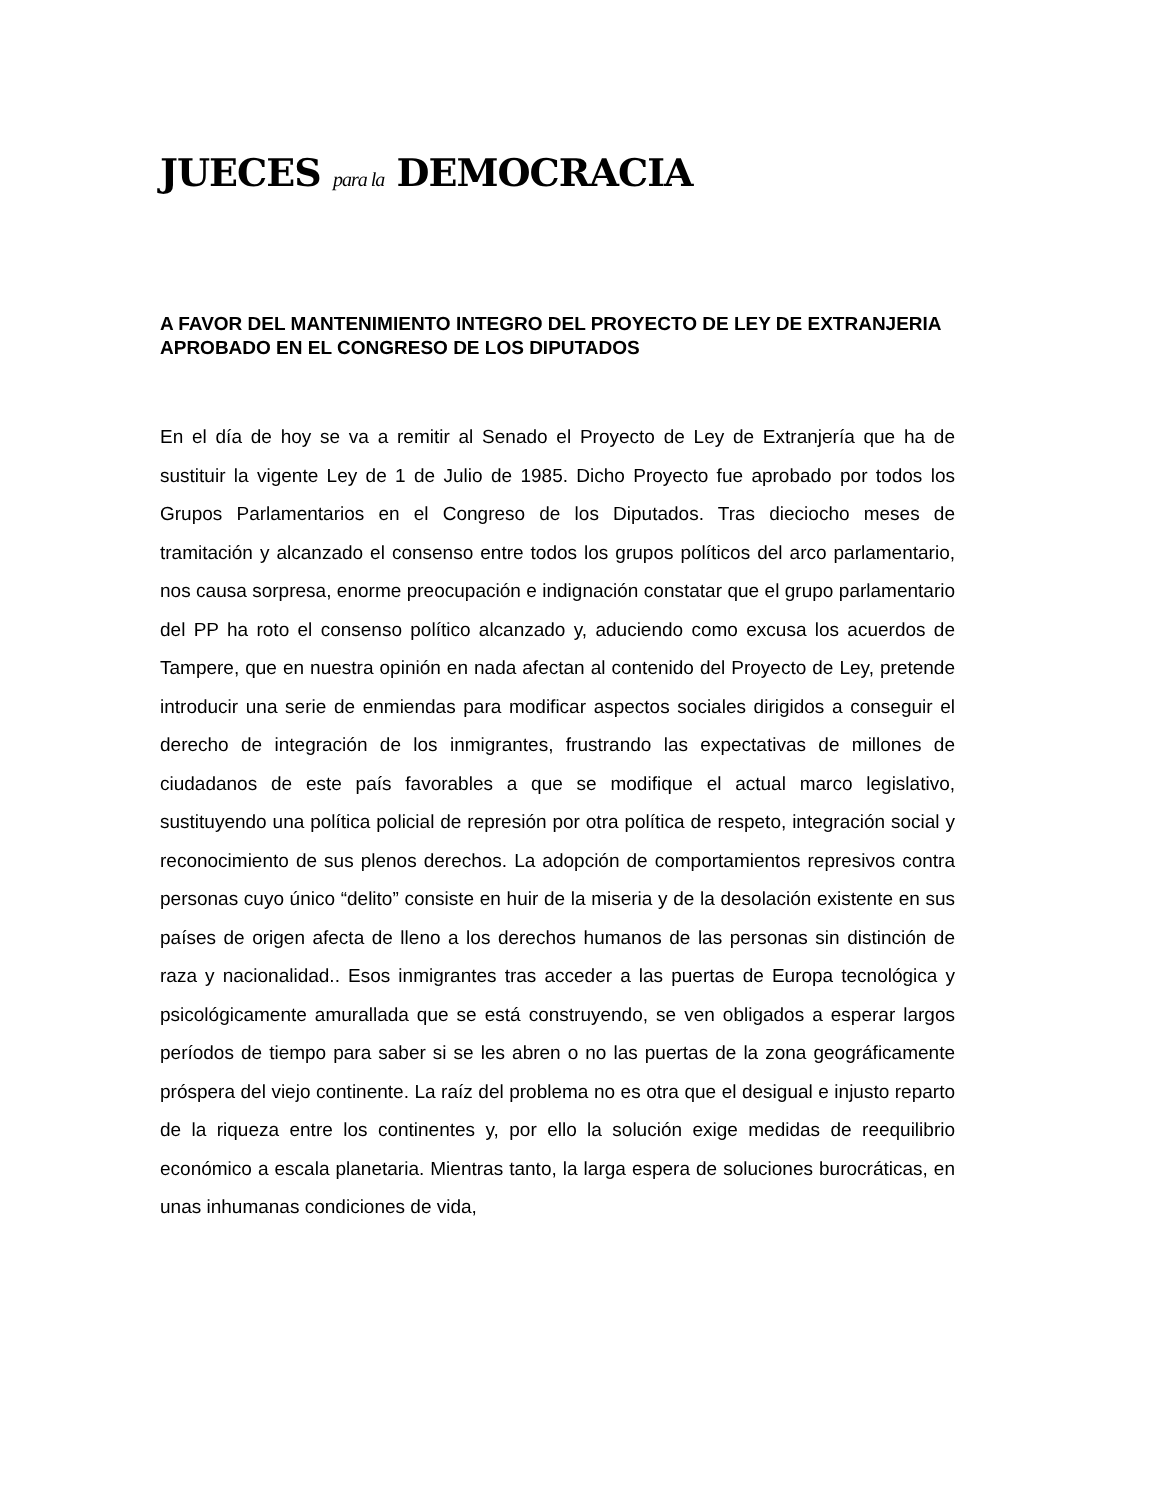JUECES para la DEMOCRACIA
A FAVOR DEL MANTENIMIENTO INTEGRO DEL PROYECTO DE LEY DE EXTRANJERIA APROBADO EN EL CONGRESO DE LOS DIPUTADOS
En el día de hoy se va a remitir al Senado el Proyecto de Ley de Extranjería que ha de sustituir la vigente Ley de 1 de Julio de 1985. Dicho Proyecto fue aprobado por todos los Grupos Parlamentarios en el Congreso de los Diputados. Tras dieciocho meses de tramitación y alcanzado el consenso entre todos los grupos políticos del arco parlamentario, nos causa sorpresa, enorme preocupación e indignación constatar que el grupo parlamentario del PP ha roto el consenso político alcanzado y, aduciendo como excusa los acuerdos de Tampere, que en nuestra opinión en nada afectan al contenido del Proyecto de Ley, pretende introducir una serie de enmiendas para modificar aspectos sociales dirigidos a conseguir el derecho de integración de los inmigrantes, frustrando las expectativas de millones de ciudadanos de este país favorables a que se modifique el actual marco legislativo, sustituyendo una política policial de represión por otra política de respeto, integración social y reconocimiento de sus plenos derechos. La adopción de comportamientos represivos contra personas cuyo único “delito” consiste en huir de la miseria y de la desolación existente en sus países de origen afecta de lleno a los derechos humanos de las personas sin distinción de raza y nacionalidad.. Esos inmigrantes tras acceder a las puertas de Europa tecnológica y psicológicamente amurallada que se está construyendo, se ven obligados a esperar largos períodos de tiempo para saber si se les abren o no las puertas de la zona geográficamente próspera del viejo continente. La raíz del problema no es otra que el desigual e injusto reparto de la riqueza entre los continentes y, por ello la solución exige medidas de reequilibrio económico a escala planetaria. Mientras tanto, la larga espera de soluciones burocráticas, en unas inhumanas condiciones de vida,